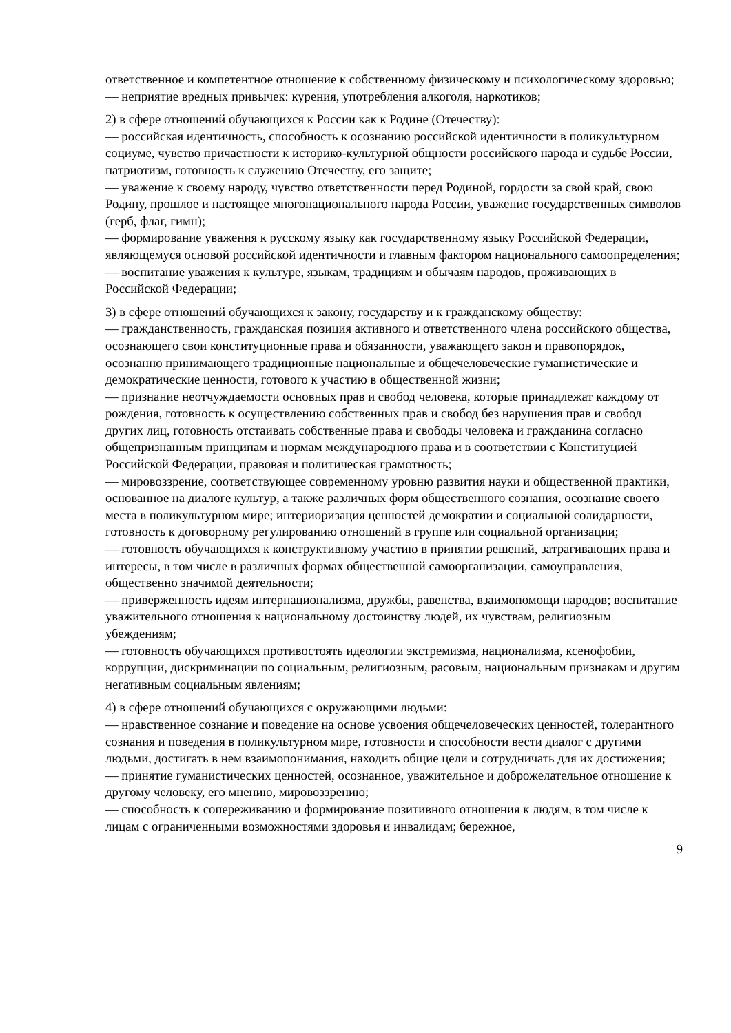ответственное и компетентное отношение к собственному физическому и психологическому здоровью;
— неприятие вредных привычек: курения, употребления алкоголя, наркотиков;
2) в сфере отношений обучающихся к России как к Родине (Отечеству):
— российская идентичность, способность к осознанию российской идентичности в поликультурном социуме, чувство причастности к историко-культурной общности российского народа и судьбе России, патриотизм, готовность к служению Отечеству, его защите;
— уважение к своему народу, чувство ответственности перед Родиной, гордости за свой край, свою Родину, прошлое и настоящее многонационального народа России, уважение государственных символов (герб, флаг, гимн);
— формирование уважения к русскому языку как государственному языку Российской Федерации, являющемуся основой российской идентичности и главным фактором национального самоопределения;
— воспитание уважения к культуре, языкам, традициям и обычаям народов, проживающих в Российской Федерации;
3) в сфере отношений обучающихся к закону, государству и к гражданскому обществу:
— гражданственность, гражданская позиция активного и ответственного члена российского общества, осознающего свои конституционные права и обязанности, уважающего закон и правопорядок, осознанно принимающего традиционные национальные и общечеловеческие гуманистические и демократические ценности, готового к участию в общественной жизни;
— признание неотчуждаемости основных прав и свобод человека, которые принадлежат каждому от рождения, готовность к осуществлению собственных прав и свобод без нарушения прав и свобод других лиц, готовность отстаивать собственные права и свободы человека и гражданина согласно общепризнанным принципам и нормам международного права и в соответствии с Конституцией Российской Федерации, правовая и политическая грамотность;
— мировоззрение, соответствующее современному уровню развития науки и общественной практики, основанное на диалоге культур, а также различных форм общественного сознания, осознание своего места в поликультурном мире; интериоризация ценностей демократии и социальной солидарности, готовность к договорному регулированию отношений в группе или социальной организации;
— готовность обучающихся к конструктивному участию в принятии решений, затрагивающих права и интересы, в том числе в различных формах общественной самоорганизации, самоуправления, общественно значимой деятельности;
— приверженность идеям интернационализма, дружбы, равенства, взаимопомощи народов; воспитание уважительного отношения к национальному достоинству людей, их чувствам, религиозным убеждениям;
— готовность обучающихся противостоять идеологии экстремизма, национализма, ксенофобии, коррупции, дискриминации по социальным, религиозным, расовым, национальным признакам и другим негативным социальным явлениям;
4) в сфере отношений обучающихся с окружающими людьми:
— нравственное сознание и поведение на основе усвоения общечеловеческих ценностей, толерантного сознания и поведения в поликультурном мире, готовности и способности вести диалог с другими людьми, достигать в нем взаимопонимания, находить общие цели и сотрудничать для их достижения;
— принятие гуманистических ценностей, осознанное, уважительное и доброжелательное отношение к другому человеку, его мнению, мировоззрению;
— способность к сопереживанию и формирование позитивного отношения к людям, в том числе к лицам с ограниченными возможностями здоровья и инвалидам; бережное,
9